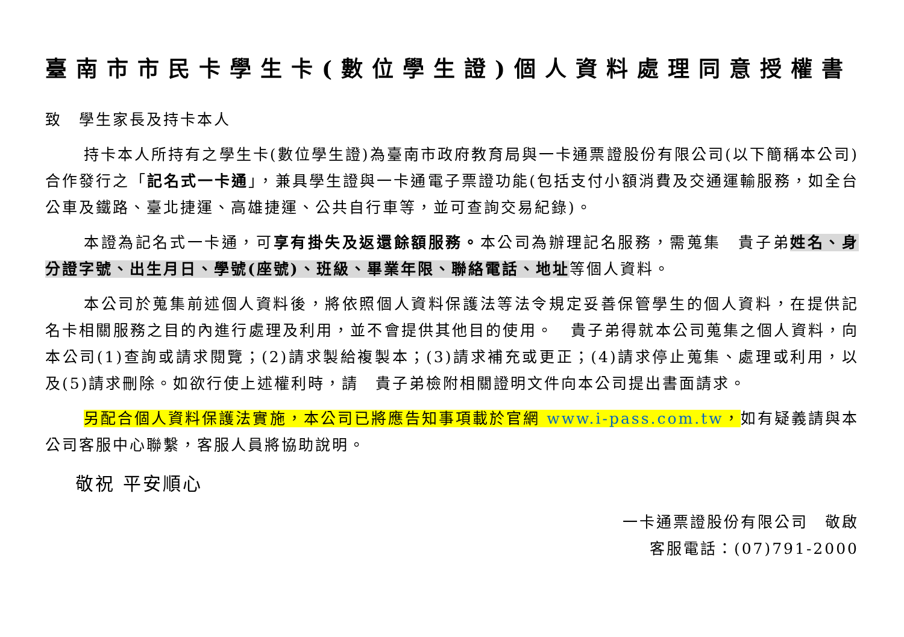臺南市市民卡學生卡(數位學生證)個人資料處理同意授權書
致　學生家長及持卡本人
持卡本人所持有之學生卡(數位學生證)為臺南市政府教育局與一卡通票證股份有限公司(以下簡稱本公司)合作發行之「記名式一卡通」，兼具學生證與一卡通電子票證功能(包括支付小額消費及交通運輸服務，如全台公車及鐵路、臺北捷運、高雄捷運、公共自行車等，並可查詢交易紀錄)。
本證為記名式一卡通，可享有掛失及返還餘額服務。本公司為辦理記名服務，需蒐集　貴子弟姓名、身分證字號、出生月日、學號(座號)、班級、畢業年限、聯絡電話、地址等個人資料。
本公司於蒐集前述個人資料後，將依照個人資料保護法等法令規定妥善保管學生的個人資料，在提供記名卡相關服務之目的內進行處理及利用，並不會提供其他目的使用。　貴子弟得就本公司蒐集之個人資料，向本公司(1)查詢或請求閱覽；(2)請求製給複製本；(3)請求補充或更正；(4)請求停止蒐集、處理或利用，以及(5)請求刪除。如欲行使上述權利時，請　貴子弟檢附相關證明文件向本公司提出書面請求。
另配合個人資料保護法實施，本公司已將應告知事項載於官網 www.i-pass.com.tw，如有疑義請與本公司客服中心聯繫，客服人員將協助說明。
敬祝 平安順心
一卡通票證股份有限公司　敬啟
客服電話：(07)791-2000